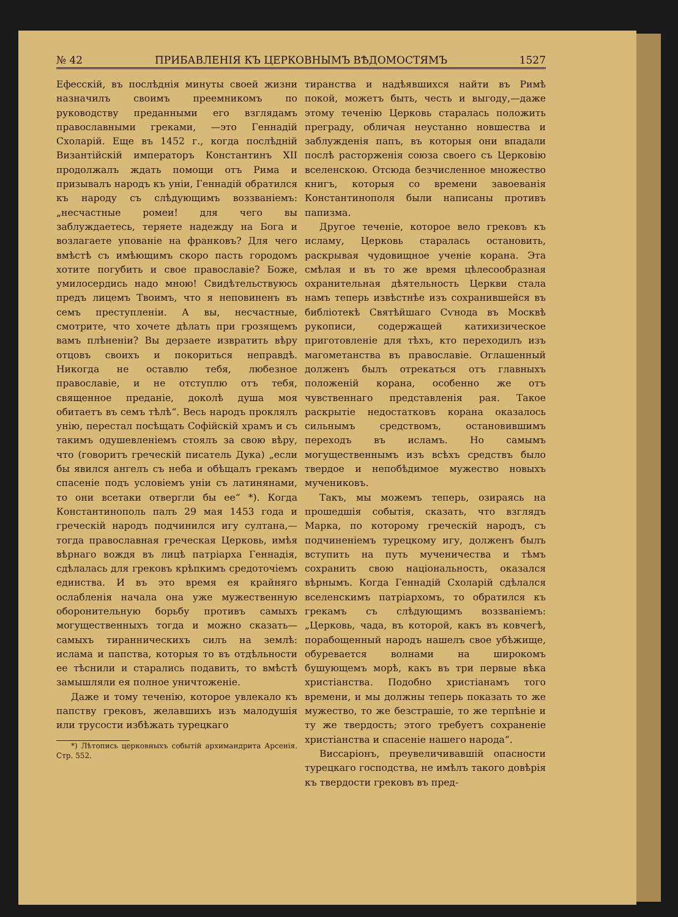№ 42 ПРИБАВЛЕНІЯ КЪ ЦЕРКОВНЫМЪ ВѢДОМОСТЯМЪ 1527
Ефесскій, въ послѣднія минуты своей жизни назначилъ своимъ преемникомъ по руководству преданными его взглядамъ православными греками, —это Геннадій Схоларій. Еще въ 1452 г., когда послѣдній Византійскій императоръ Константинъ XII продолжалъ ждать помощи отъ Рима и призывалъ народъ къ уніи, Геннадій обратился къ народу съ слѣдующимъ воззваніемъ: „несчастные ромеи! для чего вы заблуждаетесь, теряете надежду на Бога и возлагаете упованіе на франковъ? Для чего вмѣстѣ съ имѣющимъ скоро пасть городомъ хотите погубить и свое православіе? Боже, умилосердись надо мною! Свидѣтельствуюсь предъ лицемъ Твоимъ, что я неповиненъ въ семъ преступленіи. А вы, несчастные, смотрите, что хочете дѣлать при грозящемъ вамъ плѣненіи? Вы дерзаете извратить вѣру отцовъ своихъ и покориться неправдѣ. Никогда не оставлю тебя, любезное православіе, и не отступлю отъ тебя, священное преданіе, доколѣ душа моя обитаетъ въ семъ тѣлѣ“. Весь народъ проклялъ унію, перестал посѣщать Софійскій храмъ и съ такимъ одушевленіемъ стоялъ за свою вѣру, что (говоритъ греческій писатель Дука) „если бы явился ангелъ съ неба и обѣщалъ грекамъ спасеніе подъ условіемъ уніи съ латинянами, то они всетаки отвергли бы ее“ *). Когда Константинополь палъ 29 мая 1453 года и греческій народъ подчинился игу султана,—тогда православная греческая Церковь, имѣя вѣрнаго вождя въ лицѣ патріарха Геннадія, сдѣлалась для грековъ крѣпкимъ средоточіемъ единства. И въ это время ея крайняго ослабленія начала она уже мужественную оборонительную борьбу противъ самыхъ могущественныхъ тогда и можно сказать—самыхъ тираннически­хъ силъ на землѣ: ислама и папства, которыя то въ отдѣльности ее тѣснили и старались подавить, то вмѣстѣ замышляли ея полное уничтоженіе.
Даже и тому теченію, которое увлекало къ папству грековъ, желавшихъ изъ малодушія или трусости избѣжать турецкаго
*) Лѣтопись церковныхъ событій архимандрита Арсенія. Стр. 552.
тиранства и надѣявшихся найти въ Римѣ покой, можетъ быть, честь и выгоду,—даже этому теченію Церковь старалась положить преграду, обличая неустанно новшества и заблужденія папъ, въ которыя они впадали послѣ расторженія союза своего съ Церковію вселенскою. Отсюда безчисленное множество книгъ, которыя со времени завоеванія Константинополя были написаны противъ папизма.
Другое теченіе, которое вело грековъ къ исламу, Церковь старалась остановить, раскрывая чудовищное ученіе корана. Эта смѣлая и въ то же время цѣлесообразная охранительная дѣятельность Церкви стала намъ теперь извѣстнѣе изъ сохранившейся въ библіотекѣ Святѣйшаго Сѵнода въ Москвѣ рукописи, содержащей катихизическое приготовленіе для тѣхъ, кто переходилъ изъ магометанства въ православіе. Оглашенный долженъ былъ отрекаться отъ главныхъ положеній корана, особенно же отъ чувственнаго представленія рая. Такое раскрытіе недостатковъ корана оказалось сильнымъ средствомъ, остановившимъ переходъ въ исламъ. Но самымъ могущественнымъ изъ всѣхъ средствъ было твердое и непобѣдимое мужество новыхъ мучениковъ.
Такъ, мы можемъ теперь, озираясь на прошедшія событія, сказать, что взглядъ Марка, по которому греческій народъ, съ подчиненіемъ турецкому игу, долженъ былъ вступить на путь мученичества и тѣмъ сохранить свою національность, оказался вѣрнымъ. Когда Геннадій Схоларій сдѣлался вселенскимъ патріархомъ, то обратился къ грекамъ съ слѣдующимъ воззваніемъ: „Церковь, чада, въ которой, какъ въ ковчегѣ, порабощенный народъ нашелъ свое убѣжище, обуревается волнами на широкомъ бушующемъ морѣ, какъ въ три первые вѣка христіанства. Подобно христіанамъ того времени, и мы должны теперь показать то же мужество, то же безстрашіе, то же терпѣніе и ту же твердость; этого требуетъ сохраненіе христіанства и спасеніе нашего народа“.
Виссаріонъ, преувеличивавшій опасности турецкаго господства, не имѣлъ такого довѣрія къ твердости грековъ въ пред-